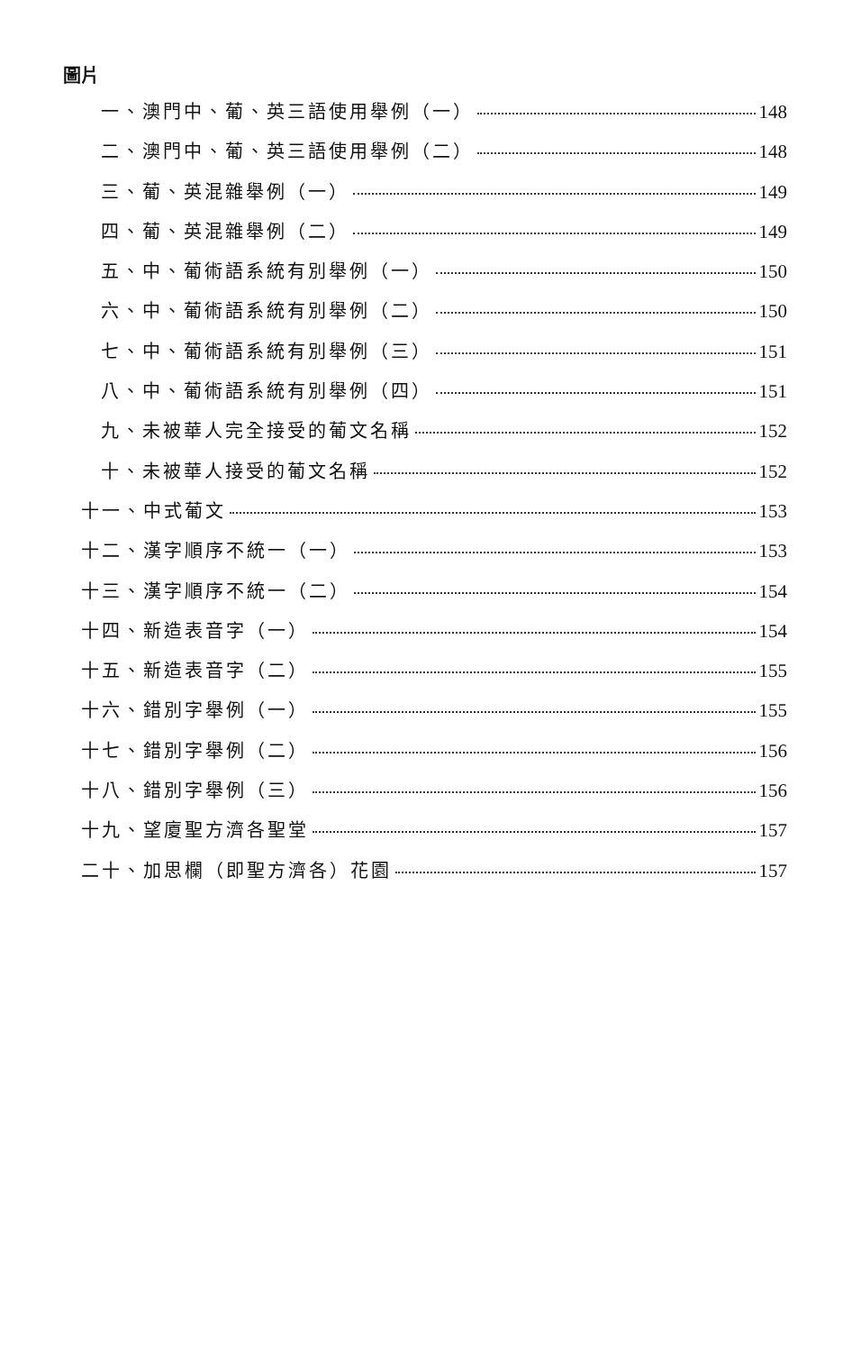圖片
一、澳門中、葡、英三語使用舉例（一） 148
二、澳門中、葡、英三語使用舉例（二） 148
三、葡、英混雜舉例（一） 149
四、葡、英混雜舉例（二） 149
五、中、葡術語系統有別舉例（一） 150
六、中、葡術語系統有別舉例（二） 150
七、中、葡術語系統有別舉例（三） 151
八、中、葡術語系統有別舉例（四） 151
九、未被華人完全接受的葡文名稱 152
十、未被華人接受的葡文名稱 152
十一、中式葡文 153
十二、漢字順序不統一（一） 153
十三、漢字順序不統一（二） 154
十四、新造表音字（一） 154
十五、新造表音字（二） 155
十六、錯別字舉例（一） 155
十七、錯別字舉例（二） 156
十八、錯別字舉例（三） 156
十九、望廈聖方濟各聖堂 157
二十、加思欄（即聖方濟各）花園 157